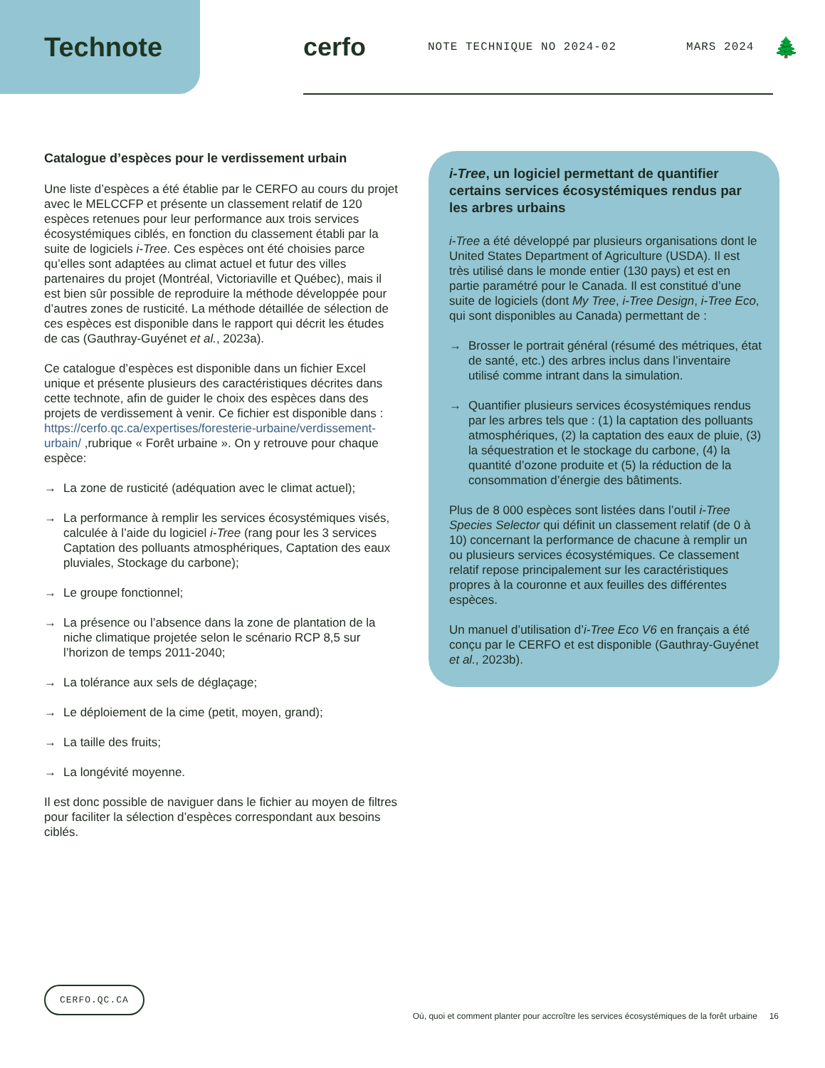Technote cerfo
NOTE TECHNIQUE NO 2024-02 MARS 2024
🌲
Catalogue d’espèces pour le verdissement urbain
Une liste d’espèces a été établie par le CERFO au cours du projet avec le MELCCFP et présente un classement relatif de 120 espèces retenues pour leur performance aux trois services écosystémiques ciblés, en fonction du classement établi par la suite de logiciels i-Tree. Ces espèces ont été choisies parce qu’elles sont adaptées au climat actuel et futur des villes partenaires du projet (Montréal, Victoriaville et Québec), mais il est bien sûr possible de reproduire la méthode développée pour d’autres zones de rusticité. La méthode détaillée de sélection de ces espèces est disponible dans le rapport qui décrit les études de cas (Gauthray-Guyénet et al., 2023a).
Ce catalogue d’espèces est disponible dans un fichier Excel unique et présente plusieurs des caractéristiques décrites dans cette technote, afin de guider le choix des espèces dans des projets de verdissement à venir. Ce fichier est disponible dans : https://cerfo.qc.ca/expertises/foresterie-urbaine/verdissement-urbain/ ,rubrique « Forêt urbaine ». On y retrouve pour chaque espèce:
→ La zone de rusticité (adéquation avec le climat actuel);
→ La performance à remplir les services écosystémiques visés, calculée à l’aide du logiciel i-Tree (rang pour les 3 services Captation des polluants atmosphériques, Captation des eaux pluviales, Stockage du carbone);
→ Le groupe fonctionnel;
→ La présence ou l’absence dans la zone de plantation de la niche climatique projetée selon le scénario RCP 8,5 sur l’horizon de temps 2011-2040;
→ La tolérance aux sels de déglaçage;
→ Le déploiement de la cime (petit, moyen, grand);
→ La taille des fruits;
→ La longévité moyenne.
Il est donc possible de naviguer dans le fichier au moyen de filtres pour faciliter la sélection d’espèces correspondant aux besoins ciblés.
i-Tree, un logiciel permettant de quantifier certains services écosystémiques rendus par les arbres urbains
i-Tree a été développé par plusieurs organisations dont le United States Department of Agriculture (USDA). Il est très utilisé dans le monde entier (130 pays) et est en partie paramétré pour le Canada. Il est constitué d’une suite de logiciels (dont My Tree, i-Tree Design, i-Tree Eco, qui sont disponibles au Canada) permettant de :
→ Brosser le portrait général (résumé des métriques, état de santé, etc.) des arbres inclus dans l’inventaire utilisé comme intrant dans la simulation.
→ Quantifier plusieurs services écosystémiques rendus par les arbres tels que : (1) la captation des polluants atmosphériques, (2) la captation des eaux de pluie, (3) la séquestration et le stockage du carbone, (4) la quantité d’ozone produite et (5) la réduction de la consommation d’énergie des bâtiments.
Plus de 8 000 espèces sont listées dans l’outil i-Tree Species Selector qui définit un classement relatif (de 0 à 10) concernant la performance de chacune à remplir un ou plusieurs services écosystémiques. Ce classement relatif repose principalement sur les caractéristiques propres à la couronne et aux feuilles des différentes espèces.
Un manuel d’utilisation d’i-Tree Eco V6 en français a été conçu par le CERFO et est disponible (Gauthray-Guyénet et al., 2023b).
CERFO.QC.CA
Où, quoi et comment planter pour accroître les services écosystémiques de la forêt urbaine 16